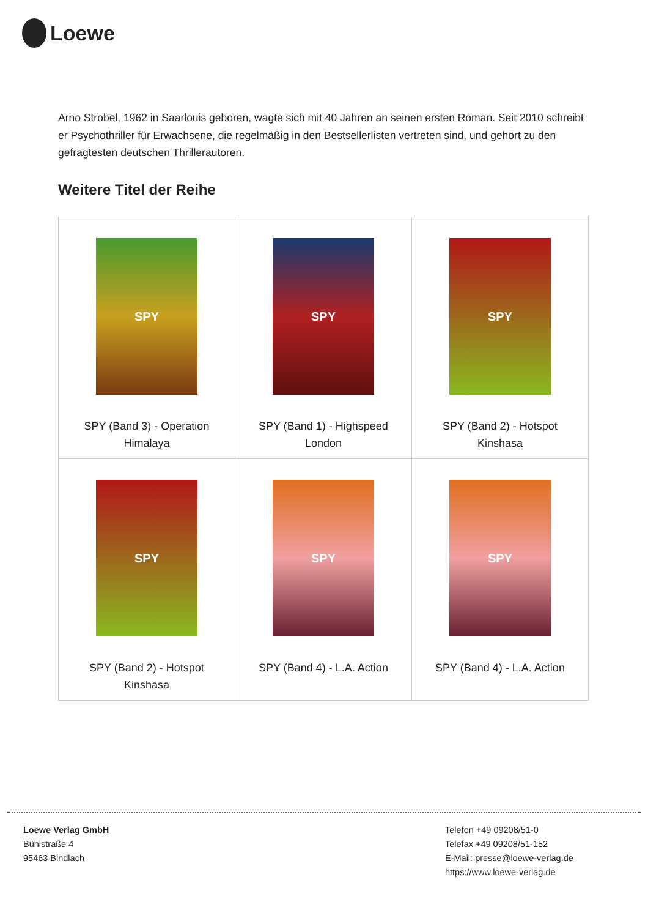Loewe
Arno Strobel, 1962 in Saarlouis geboren, wagte sich mit 40 Jahren an seinen ersten Roman. Seit 2010 schreibt er Psychothriller für Erwachsene, die regelmäßig in den Bestsellerlisten vertreten sind, und gehört zu den gefragtesten deutschen Thrillerautoren.
Weitere Titel der Reihe
| SPY SPY (Band 3) - Operation Himalaya | SPY SPY (Band 1) - Highspeed London | SPY SPY (Band 2) - Hotspot Kinshasa |
| SPY SPY (Band 2) - Hotspot Kinshasa | SPY SPY (Band 4) - L.A. Action | SPY SPY (Band 4) - L.A. Action |
Loewe Verlag GmbH
Bühlstraße 4
95463 Bindlach
Telefon +49 09208/51-0
Telefax +49 09208/51-152
E-Mail: presse@loewe-verlag.de
https://www.loewe-verlag.de